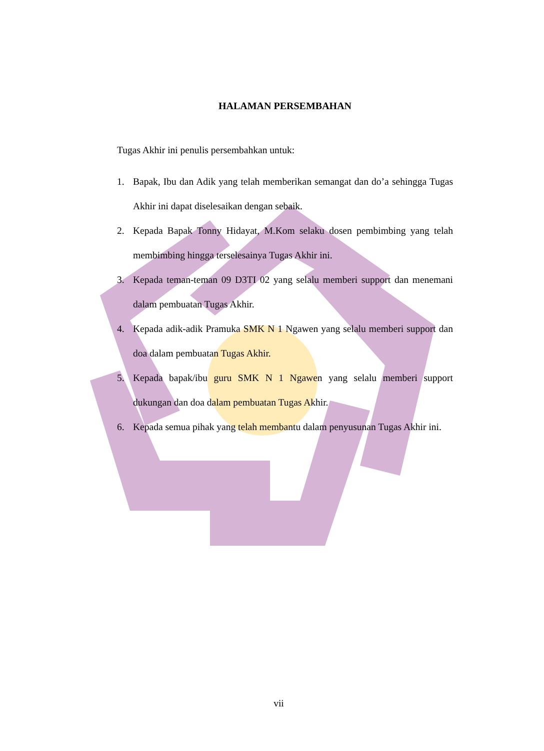HALAMAN PERSEMBAHAN
Tugas Akhir ini penulis persembahkan untuk:
1. Bapak, Ibu dan Adik yang telah memberikan semangat dan do’a sehingga Tugas Akhir ini dapat diselesaikan dengan sebaik.
2. Kepada Bapak Tonny Hidayat, M.Kom selaku dosen pembimbing yang telah membimbing hingga terselesainya Tugas Akhir ini.
3. Kepada teman-teman 09 D3TI 02 yang selalu memberi support dan menemani dalam pembuatan Tugas Akhir.
4. Kepada adik-adik Pramuka SMK N 1 Ngawen yang selalu memberi support dan doa dalam pembuatan Tugas Akhir.
5. Kepada bapak/ibu guru SMK N 1 Ngawen yang selalu memberi support dukungan dan doa dalam pembuatan Tugas Akhir.
6. Kepada semua pihak yang telah membantu dalam penyusunan Tugas Akhir ini.
vii